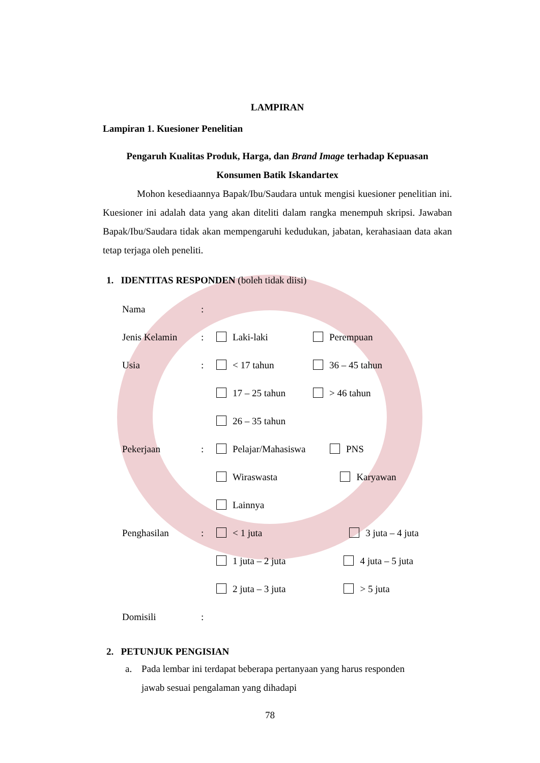LAMPIRAN
Lampiran 1. Kuesioner Penelitian
Pengaruh Kualitas Produk, Harga, dan Brand Image terhadap Kepuasan
Konsumen Batik Iskandartex
Mohon kesediaannya Bapak/Ibu/Saudara untuk mengisi kuesioner penelitian ini. Kuesioner ini adalah data yang akan diteliti dalam rangka menempuh skripsi. Jawaban Bapak/Ibu/Saudara tidak akan mempengaruhi kedudukan, jabatan, kerahasiaan data akan tetap terjaga oleh peneliti.
1. IDENTITAS RESPONDEN (boleh tidak diisi)
| Nama | : | | |
| Jenis Kelamin | : | Laki-laki | Perempuan |
| Usia | : | < 17 tahun | 36 – 45 tahun |
| | | 17 – 25 tahun | > 46 tahun |
| | | 26 – 35 tahun | |
| Pekerjaan | : | Pelajar/Mahasiswa PNS | |
| | | Wiraswasta Karyawan | |
| | | Lainnya | |
| Penghasilan | : | < 1 juta 3 juta – 4 juta | |
| | | 1 juta – 2 juta 4 juta – 5 juta | |
| | | 2 juta – 3 juta > 5 juta | |
| Domisili | : | | |
2. PETUNJUK PENGISIAN
a. Pada lembar ini terdapat beberapa pertanyaan yang harus responden
jawab sesuai pengalaman yang dihadapi
78